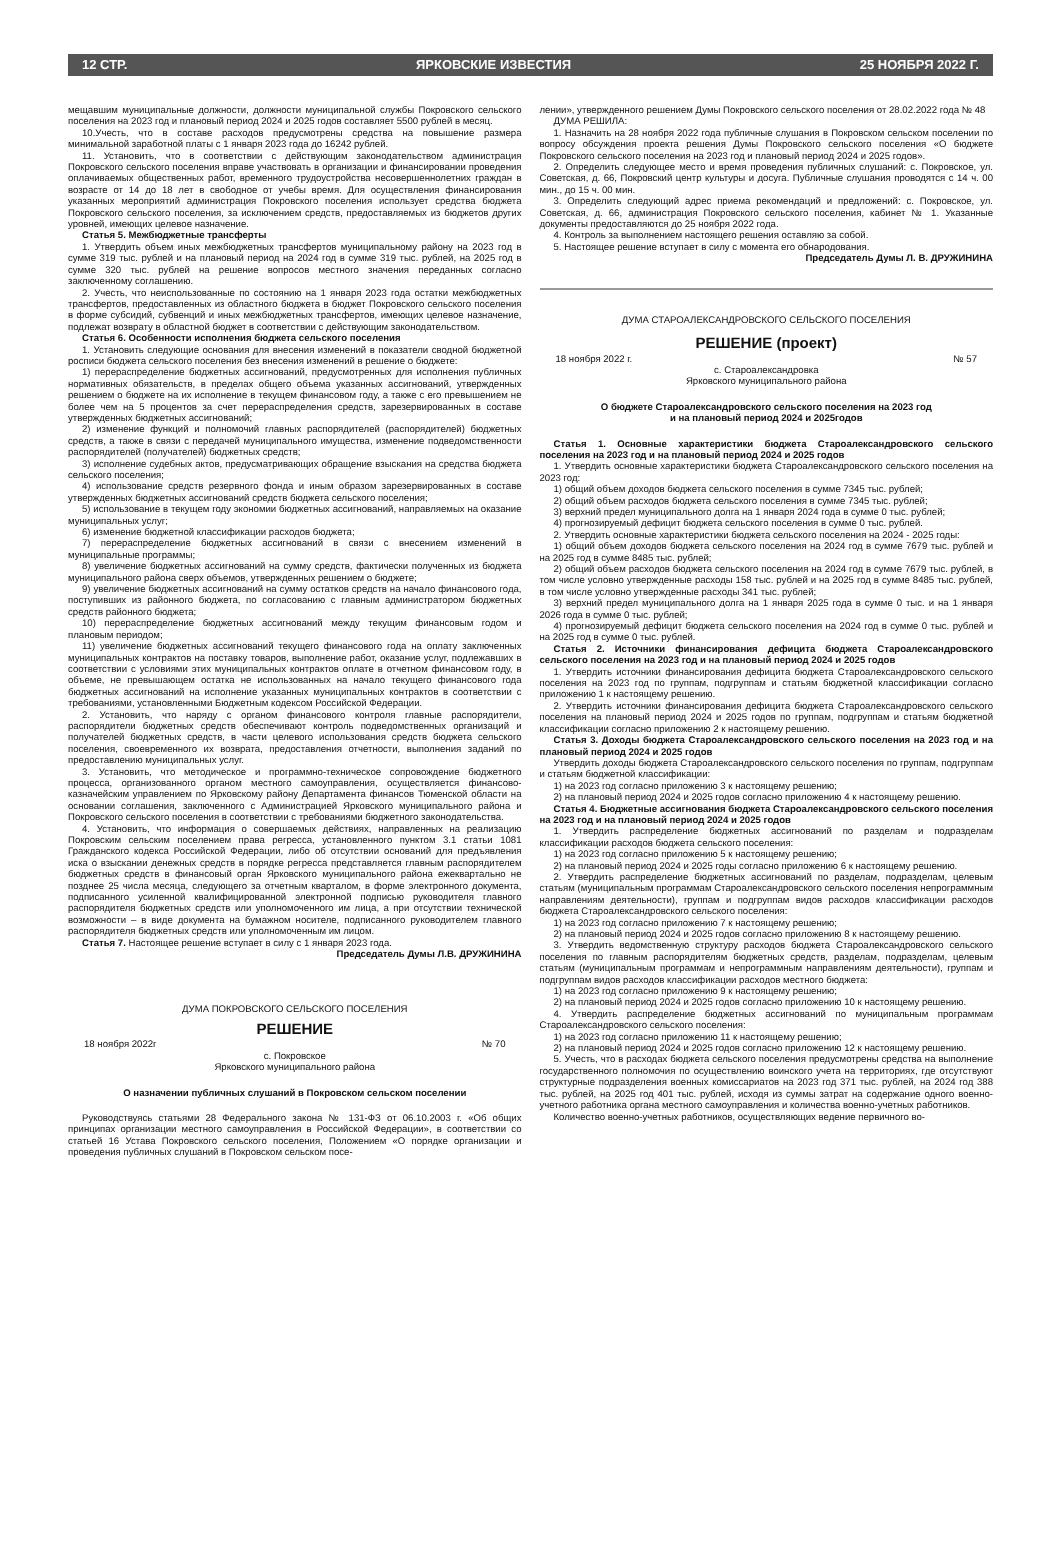12 СТР. ЯРКОВСКИЕ ИЗВЕСТИЯ 25 НОЯБРЯ 2022 Г.
мещавшим муниципальные должности, должности муниципальной службы Покровского сельского поселения на 2023 год и плановый период 2024 и 2025 годов составляет 5500 рублей в месяц.
10.Учесть, что в составе расходов предусмотрены средства на повышение размера минимальной заработной платы с 1 января 2023 года до 16242 рублей.
11. Установить, что в соответствии с действующим законодательством администрация Покровского сельского поселения вправе участвовать в организации и финансировании проведения оплачиваемых общественных работ, временного трудоустройства несовершеннолетних граждан в возрасте от 14 до 18 лет в свободное от учебы время. Для осуществления финансирования указанных мероприятий администрация Покровского поселения использует средства бюджета Покровского сельского поселения, за исключением средств, предоставляемых из бюджетов других уровней, имеющих целевое назначение.
Статья 5. Межбюджетные трансферты
1. Утвердить объем иных межбюджетных трансфертов муниципальному району на 2023 год в сумме 319 тыс. рублей и на плановый период на 2024 год в сумме 319 тыс. рублей, на 2025 год в сумме 320 тыс. рублей на решение вопросов местного значения переданных согласно заключенному соглашению.
2. Учесть, что неиспользованные по состоянию на 1 января 2023 года остатки межбюджетных трансфертов, предоставленных из областного бюджета в бюджет Покровского сельского поселения в форме субсидий, субвенций и иных межбюджетных трансфертов, имеющих целевое назначение, подлежат возврату в областной бюджет в соответствии с действующим законодательством.
Статья 6. Особенности исполнения бюджета сельского поселения
1. Установить следующие основания для внесения изменений в показатели сводной бюджетной росписи бюджета сельского поселения без внесения изменений в решение о бюджете:
1) перераспределение бюджетных ассигнований, предусмотренных для исполнения публичных нормативных обязательств, в пределах общего объема указанных ассигнований, утвержденных решением о бюджете на их исполнение в текущем финансовом году, а также с его превышением не более чем на 5 процентов за счет перераспределения средств, зарезервированных в составе утвержденных бюджетных ассигнований;
2) изменение функций и полномочий главных распорядителей (распорядителей) бюджетных средств, а также в связи с передачей муниципального имущества, изменение подведомственности распорядителей (получателей) бюджетных средств;
3) исполнение судебных актов, предусматривающих обращение взыскания на средства бюджета сельского поселения;
4) использование средств резервного фонда и иным образом зарезервированных в составе утвержденных бюджетных ассигнований средств бюджета сельского поселения;
5) использование в текущем году экономии бюджетных ассигнований, направляемых на оказание муниципальных услуг;
6) изменение бюджетной классификации расходов бюджета;
7) перераспределение бюджетных ассигнований в связи с внесением изменений в муниципальные программы;
8) увеличение бюджетных ассигнований на сумму средств, фактически полученных из бюджета муниципального района сверх объемов, утвержденных решением о бюджете;
9) увеличение бюджетных ассигнований на сумму остатков средств на начало финансового года, поступивших из районного бюджета, по согласованию с главным администратором бюджетных средств районного бюджета;
10) перераспределение бюджетных ассигнований между текущим финансовым годом и плановым периодом;
11) увеличение бюджетных ассигнований текущего финансового года на оплату заключенных муниципальных контрактов на поставку товаров, выполнение работ, оказание услуг, подлежавших в соответствии с условиями этих муниципальных контрактов оплате в отчетном финансовом году, в объеме, не превышающем остатка не использованных на начало текущего финансового года бюджетных ассигнований на исполнение указанных муниципальных контрактов в соответствии с требованиями, установленными Бюджетным кодексом Российской Федерации.
2. Установить, что наряду с органом финансового контроля главные распорядители, распорядители бюджетных средств обеспечивают контроль подведомственных организаций и получателей бюджетных средств, в части целевого использования средств бюджета сельского поселения, своевременного их возврата, предоставления отчетности, выполнения заданий по предоставлению муниципальных услуг.
3. Установить, что методическое и программно-техническое сопровождение бюджетного процесса, организованного органом местного самоуправления, осуществляется финансово-казначейским управлением по Ярковскому району Департамента финансов Тюменской области на основании соглашения, заключенного с Администрацией Ярковского муниципального района и Покровского сельского поселения в соответствии с требованиями бюджетного законодательства.
4. Установить, что информация о совершаемых действиях, направленных на реализацию Покровским сельским поселением права регресса, установленного пунктом 3.1 статьи 1081 Гражданского кодекса Российской Федерации, либо об отсутствии оснований для предъявления иска о взыскании денежных средств в порядке регресса представляется главным распорядителем бюджетных средств в финансовый орган Ярковского муниципального района ежеквартально не позднее 25 числа месяца, следующего за отчетным кварталом, в форме электронного документа, подписанного усиленной квалифицированной электронной подписью руководителя главного распорядителя бюджетных средств или уполномоченного им лица, а при отсутствии технической возможности – в виде документа на бумажном носителе, подписанного руководителем главного распорядителя бюджетных средств или уполномоченным им лицом.
Статья 7. Настоящее решение вступает в силу с 1 января 2023 года.
Председатель Думы Л.В. ДРУЖИНИНА
ДУМА ПОКРОВСКОГО СЕЛЬСКОГО ПОСЕЛЕНИЯ
РЕШЕНИЕ
18 ноября 2022г № 70
с. Покровское
Ярковского муниципального района
О назначении публичных слушаний в Покровском сельском поселении
Руководствуясь статьями 28 Федерального закона № 131-ФЗ от 06.10.2003 г. «Об общих принципах организации местного самоуправления в Российской Федерации», в соответствии со статьей 16 Устава Покровского сельского поселения, Положением «О порядке организации и проведения публичных слушаний в Покровском сельском посе-
лении», утвержденного решением Думы Покровского сельского поселения от 28.02.2022 года № 48
ДУМА РЕШИЛА:
1. Назначить на 28 ноября 2022 года публичные слушания в Покровском сельском поселении по вопросу обсуждения проекта решения Думы Покровского сельского поселения «О бюджете Покровского сельского поселения на 2023 год и плановый период 2024 и 2025 годов».
2. Определить следующее место и время проведения публичных слушаний: с. Покровское, ул. Советская, д. 66, Покровский центр культуры и досуга. Публичные слушания проводятся с 14 ч. 00 мин., до 15 ч. 00 мин.
3. Определить следующий адрес приема рекомендаций и предложений: с. Покровское, ул. Советская, д. 66, администрация Покровского сельского поселения, кабинет № 1. Указанные документы предоставляются до 25 ноября 2022 года.
4. Контроль за выполнением настоящего решения оставляю за собой.
5. Настоящее решение вступает в силу с момента его обнародования.
Председатель Думы Л. В. ДРУЖИНИНА
ДУМА СТАРОАЛЕКСАНДРОВСКОГО СЕЛЬСКОГО ПОСЕЛЕНИЯ
РЕШЕНИЕ (проект)
18 ноября 2022 г. № 57
с. Староалександровка
Ярковского муниципального района
О бюджете Староалександровского сельского поселения на 2023 год
и на плановый период 2024 и 2025годов
Статья 1. Основные характеристики бюджета Староалександровского сельского поселения на 2023 год и на плановый период 2024 и 2025 годов
1. Утвердить основные характеристики бюджета Староалександровского сельского поселения на 2023 год:
1) общий объем доходов бюджета сельского поселения в сумме 7345 тыс. рублей;
2) общий объем расходов бюджета сельского поселения в сумме 7345 тыс. рублей;
3) верхний предел муниципального долга на 1 января 2024 года в сумме 0 тыс. рублей;
4) прогнозируемый дефицит бюджета сельского поселения в сумме 0 тыс. рублей.
2. Утвердить основные характеристики бюджета сельского поселения на 2024 - 2025 годы:
1) общий объем доходов бюджета сельского поселения на 2024 год в сумме 7679 тыс. рублей и на 2025 год в сумме 8485 тыс. рублей;
2) общий объем расходов бюджета сельского поселения на 2024 год в сумме 7679 тыс. рублей, в том числе условно утвержденные расходы 158 тыс. рублей и на 2025 год в сумме 8485 тыс. рублей, в том числе условно утвержденные расходы 341 тыс. рублей;
3) верхний предел муниципального долга на 1 января 2025 года в сумме 0 тыс. и на 1 января 2026 года в сумме 0 тыс. рублей;
4) прогнозируемый дефицит бюджета сельского поселения на 2024 год в сумме 0 тыс. рублей и на 2025 год в сумме 0 тыс. рублей.
Статья 2. Источники финансирования дефицита бюджета Староалександровского сельского поселения на 2023 год и на плановый период 2024 и 2025 годов
1. Утвердить источники финансирования дефицита бюджета Староалександровского сельского поселения на 2023 год по группам, подгруппам и статьям бюджетной классификации согласно приложению 1 к настоящему решению.
2. Утвердить источники финансирования дефицита бюджета Староалександровского сельского поселения на плановый период 2024 и 2025 годов по группам, подгруппам и статьям бюджетной классификации согласно приложению 2 к настоящему решению.
Статья 3. Доходы бюджета Староалександровского сельского поселения на 2023 год и на плановый период 2024 и 2025 годов
Утвердить доходы бюджета Староалександровского сельского поселения по группам, подгруппам и статьям бюджетной классификации:
1) на 2023 год согласно приложению 3 к настоящему решению;
2) на плановый период 2024 и 2025 годов согласно приложению 4 к настоящему решению.
Статья 4. Бюджетные ассигнования бюджета Староалександровского сельского поселения на 2023 год и на плановый период 2024 и 2025 годов
1. Утвердить распределение бюджетных ассигнований по разделам и подразделам классификации расходов бюджета сельского поселения:
1) на 2023 год согласно приложению 5 к настоящему решению;
2) на плановый период 2024 и 2025 годы согласно приложению 6 к настоящему решению.
2. Утвердить распределение бюджетных ассигнований по разделам, подразделам, целевым статьям (муниципальным программам Староалександровского сельского поселения непрограммным направлениям деятельности), группам и подгруппам видов расходов классификации расходов бюджета Староалександровского сельского поселения:
1) на 2023 год согласно приложению 7 к настоящему решению;
2) на плановый период 2024 и 2025 годов согласно приложению 8 к настоящему решению.
3. Утвердить ведомственную структуру расходов бюджета Староалександровского сельского поселения по главным распорядителям бюджетных средств, разделам, подразделам, целевым статьям (муниципальным программам и непрограммным направлениям деятельности), группам и подгруппам видов расходов классификации расходов местного бюджета:
1) на 2023 год согласно приложению 9 к настоящему решению;
2) на плановый период 2024 и 2025 годов согласно приложению 10 к настоящему решению.
4. Утвердить распределение бюджетных ассигнований по муниципальным программам Староалександровского сельского поселения:
1) на 2023 год согласно приложению 11 к настоящему решению;
2) на плановый период 2024 и 2025 годов согласно приложению 12 к настоящему решению.
5. Учесть, что в расходах бюджета сельского поселения предусмотрены средства на выполнение государственного полномочия по осуществлению воинского учета на территориях, где отсутствуют структурные подразделения военных комиссариатов на 2023 год 371 тыс. рублей, на 2024 год 388 тыс. рублей, на 2025 год 401 тыс. рублей, исходя из суммы затрат на содержание одного военно-учетного работника органа местного самоуправления и количества военно-учетных работников.
Количество военно-учетных работников, осуществляющих ведение первичного во-